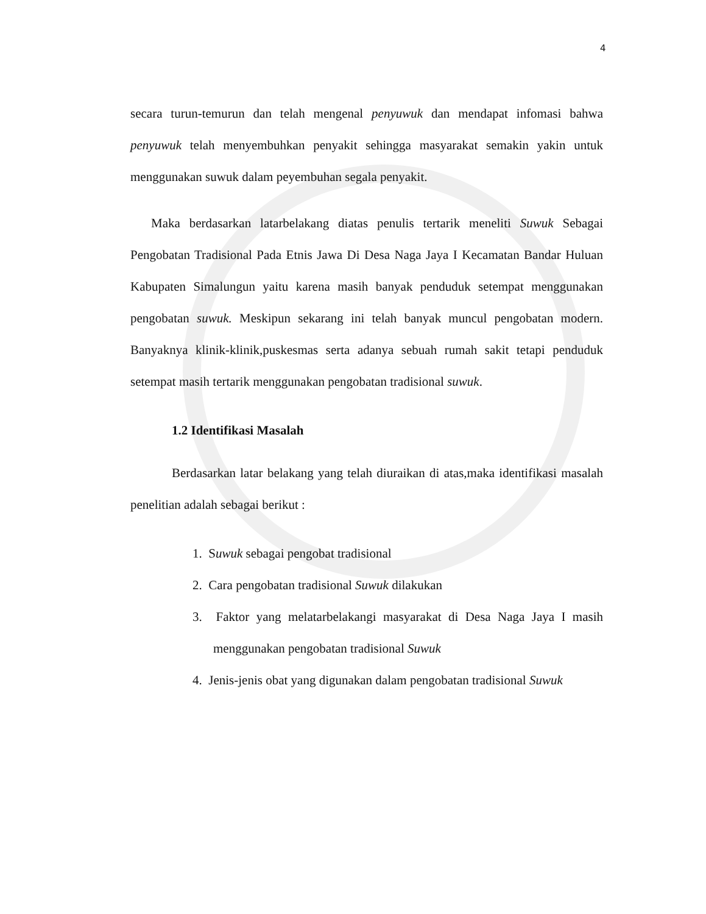4
secara turun-temurun dan telah mengenal penyuwuk dan mendapat infomasi bahwa penyuwuk telah menyembuhkan penyakit sehingga masyarakat semakin yakin untuk menggunakan suwuk dalam peyembuhan segala penyakit.
Maka berdasarkan latarbelakang diatas penulis tertarik meneliti Suwuk Sebagai Pengobatan Tradisional Pada Etnis Jawa Di Desa Naga Jaya I Kecamatan Bandar Huluan Kabupaten Simalungun yaitu karena masih banyak penduduk setempat menggunakan pengobatan suwuk. Meskipun sekarang ini telah banyak muncul pengobatan modern. Banyaknya klinik-klinik,puskesmas serta adanya sebuah rumah sakit tetapi penduduk setempat masih tertarik menggunakan pengobatan tradisional suwuk.
1.2 Identifikasi Masalah
Berdasarkan latar belakang yang telah diuraikan di atas,maka identifikasi masalah penelitian adalah sebagai berikut :
1. Suwuk sebagai pengobat tradisional
2. Cara pengobatan tradisional Suwuk dilakukan
3. Faktor yang melatarbelakangi masyarakat di Desa Naga Jaya I masih menggunakan pengobatan tradisional Suwuk
4. Jenis-jenis obat yang digunakan dalam pengobatan tradisional Suwuk